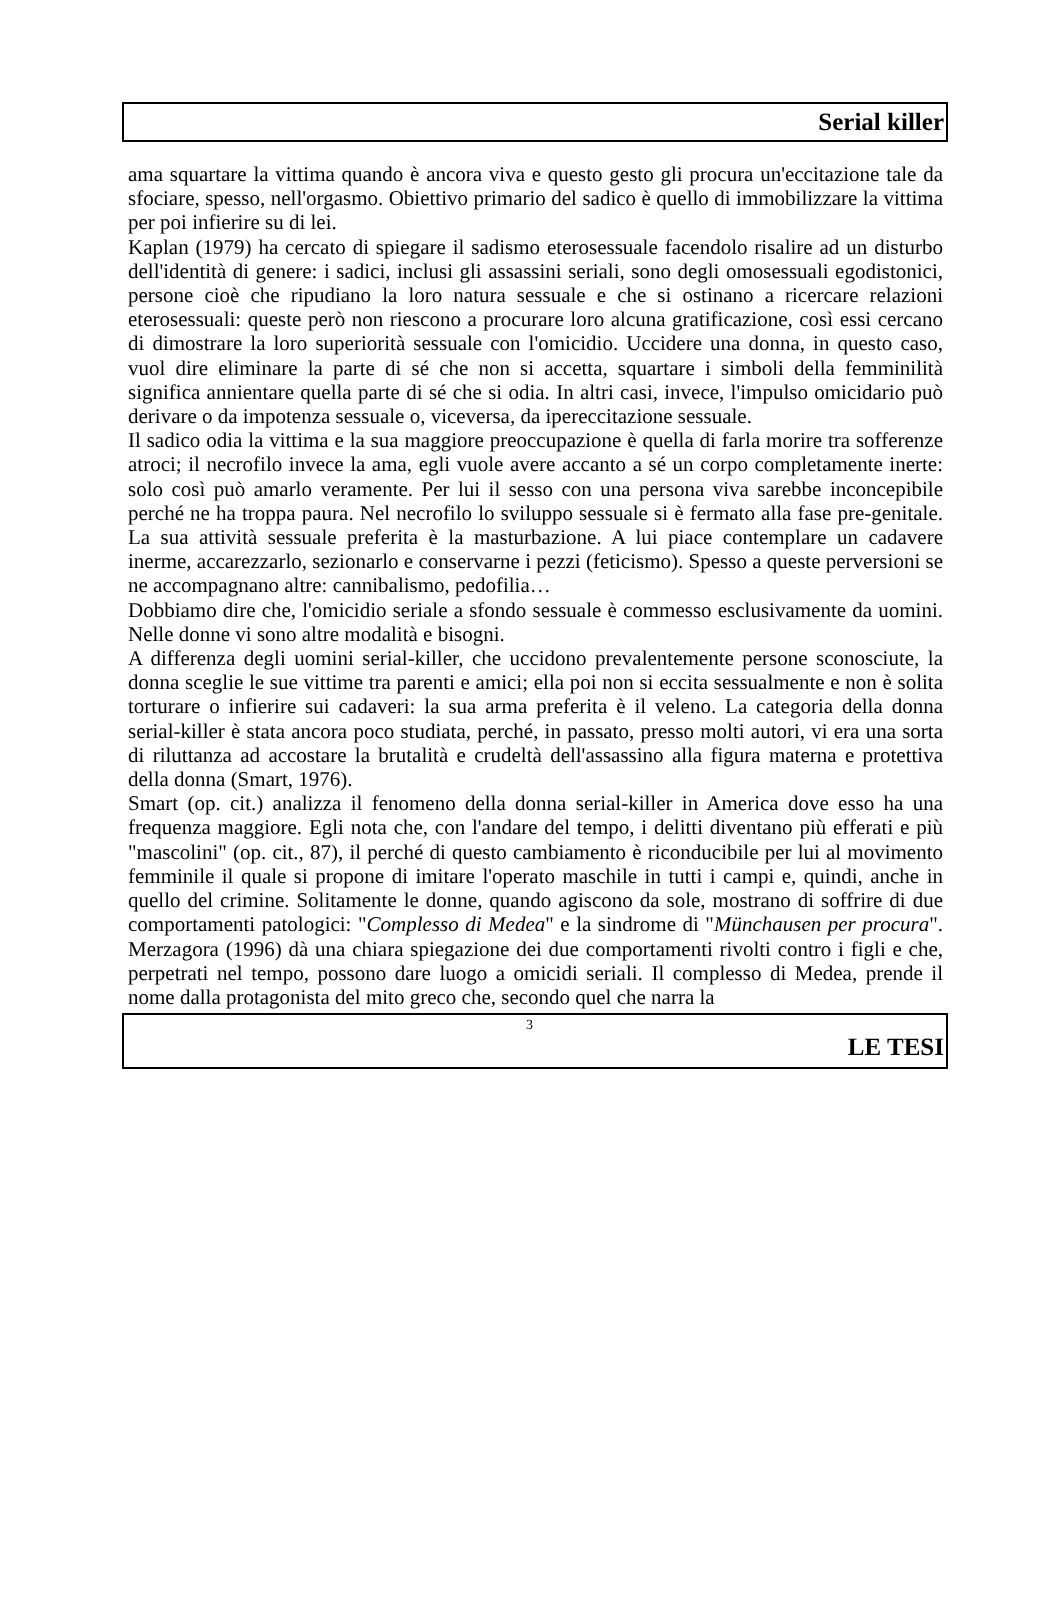Serial killer
ama squartare la vittima quando è ancora viva e questo gesto gli procura un'eccitazione tale da sfociare, spesso, nell'orgasmo. Obiettivo primario del sadico è quello di immobilizzare la vittima per poi infierire su di lei.
Kaplan (1979) ha cercato di spiegare il sadismo eterosessuale facendolo risalire ad un disturbo dell'identità di genere: i sadici, inclusi gli assassini seriali, sono degli omosessuali egodistonici, persone cioè che ripudiano la loro natura sessuale e che si ostinano a ricercare relazioni eterosessuali: queste però non riescono a procurare loro alcuna gratificazione, così essi cercano di dimostrare la loro superiorità sessuale con l'omicidio. Uccidere una donna, in questo caso, vuol dire eliminare la parte di sé che non si accetta, squartare i simboli della femminilità significa annientare quella parte di sé che si odia. In altri casi, invece, l'impulso omicidario può derivare o da impotenza sessuale o, viceversa, da ipereccitazione sessuale.
Il sadico odia la vittima e la sua maggiore preoccupazione è quella di farla morire tra sofferenze atroci; il necrofilo invece la ama, egli vuole avere accanto a sé un corpo completamente inerte: solo così può amarlo veramente. Per lui il sesso con una persona viva sarebbe inconcepibile perché ne ha troppa paura. Nel necrofilo lo sviluppo sessuale si è fermato alla fase pre-genitale. La sua attività sessuale preferita è la masturbazione. A lui piace contemplare un cadavere inerme, accarezzarlo, sezionarlo e conservarne i pezzi (feticismo). Spesso a queste perversioni se ne accompagnano altre: cannibalismo, pedofilia…
Dobbiamo dire che, l'omicidio seriale a sfondo sessuale è commesso esclusivamente da uomini. Nelle donne vi sono altre modalità e bisogni.
A differenza degli uomini serial-killer, che uccidono prevalentemente persone sconosciute, la donna sceglie le sue vittime tra parenti e amici; ella poi non si eccita sessualmente e non è solita torturare o infierire sui cadaveri: la sua arma preferita è il veleno. La categoria della donna serial-killer è stata ancora poco studiata, perché, in passato, presso molti autori, vi era una sorta di riluttanza ad accostare la brutalità e crudeltà dell'assassino alla figura materna e protettiva della donna (Smart, 1976).
Smart (op. cit.) analizza il fenomeno della donna serial-killer in America dove esso ha una frequenza maggiore. Egli nota che, con l'andare del tempo, i delitti diventano più efferati e più "mascolini" (op. cit., 87), il perché di questo cambiamento è riconducibile per lui al movimento femminile il quale si propone di imitare l'operato maschile in tutti i campi e, quindi, anche in quello del crimine. Solitamente le donne, quando agiscono da sole, mostrano di soffrire di due comportamenti patologici: "Complesso di Medea" e la sindrome di "Münchausen per procura". Merzagora (1996) dà una chiara spiegazione dei due comportamenti rivolti contro i figli e che, perpetrati nel tempo, possono dare luogo a omicidi seriali. Il complesso di Medea, prende il nome dalla protagonista del mito greco che, secondo quel che narra la
3
LE TESI